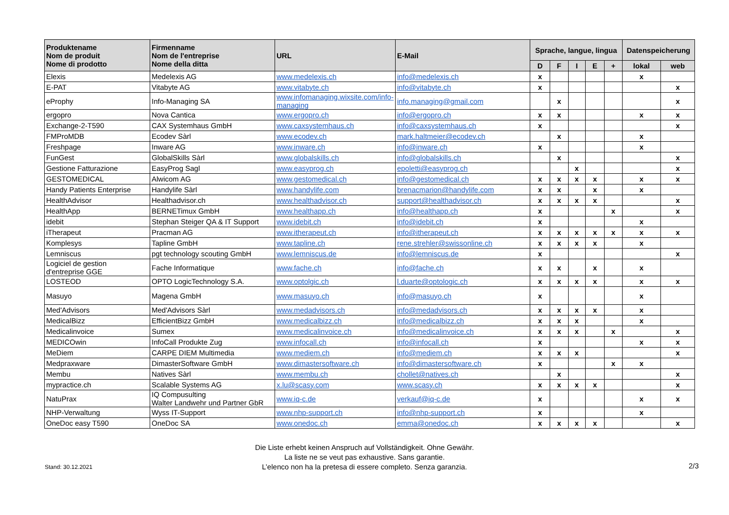| Produktename Nom de produit Nome di prodotto | Firmenname Nom de l'entreprise Nome della ditta | URL | E-Mail | Sprache, langue, lingua | | | | | Datenspeicherung | |
| --- | --- | --- | --- | --- | --- | --- | --- | --- | --- | --- |
| | | | | D | F | I | E | + | lokal | web |
| Elexis | Medelexis AG | www.medelexis.ch | info@medelexis.ch | x | | | | | x | |
| E-PAT | Vitabyte AG | www.vitabyte.ch | info@vitabyte.ch | x | | | | | | x |
| eProphy | Info-Managing SA | www.infomanaging.wixsite.com/info-managing | info.managing@gmail.com | | x | | | | | x |
| ergopro | Nova Cantica | www.ergopro.ch | info@ergopro.ch | x | x | | | | x | x |
| Exchange-2-T590 | CAX Systemhaus GmbH | www.caxsystemhaus.ch | info@caxsystemhaus.ch | x | | | | | | x |
| FMProMDB | Ecodev Sàrl | www.ecodev.ch | mark.haltmeier@ecodev.ch | | x | | | | x | |
| Freshpage | Inware AG | www.inware.ch | info@inware.ch | x | | | | | x | |
| FunGest | GlobalSkills Sàrl | www.globalskills.ch | info@globalskills.ch | | x | | | | | x |
| Gestione Fatturazione | EasyProg Sagl | www.easyprog.ch | epoletti@easyprog.ch | | | x | | | | x |
| GESTOMEDICAL | Alwicom AG | www.gestomedical.ch | info@gestomedical.ch | x | x | x | x | | x | x |
| Handy Patients Enterprise | Handylife Sàrl | www.handylife.com | brenacmarion@handylife.com | x | x | | x | | x | |
| HealthAdvisor | Healthadvisor.ch | www.healthadvisor.ch | support@healthadvisor.ch | x | x | x | x | | | x |
| HealthApp | BERNETimux GmbH | www.healthapp.ch | info@healthapp.ch | x | | | | x | | x |
| idebit | Stephan Steiger QA & IT Support | www.idebit.ch | info@idebit.ch | x | | | | | x | |
| iTherapeut | Pracman AG | www.itherapeut.ch | info@itherapeut.ch | x | x | x | x | x | x | x |
| Komplesys | Tapline GmbH | www.tapline.ch | rene.strehler@swissonline.ch | x | x | x | x | | x | |
| Lemniscus | pgt technology scouting GmbH | www.lemniscus.de | info@lemniscus.de | x | | | | | | x |
| Logiciel de gestion d'entreprise GGE | Fache Informatique | www.fache.ch | info@fache.ch | x | x | | x | | x | |
| LOSTEOD | OPTO LogicTechnology S.A. | www.optolgic.ch | l.duarte@optologic.ch | x | x | x | x | | x | x |
| Masuyo | Magena GmbH | www.masuyo.ch | info@masuyo.ch | x | | | | | x | |
| Med'Advisors | Med'Advisors Sàrl | www.medadvisors.ch | info@medadvisors.ch | x | x | x | x | | x | |
| MedicalBizz | EfficientBizz GmbH | www.medicalbizz.ch | info@medicalbizz.ch | x | x | x | | | x | |
| Medicalinvoice | Sumex | www.medicalinvoice.ch | info@medicalinvoice.ch | x | x | x | | x | | x |
| MEDICOwin | InfoCall Produkte Zug | www.infocall.ch | info@infocall.ch | x | | | | | x | x |
| MeDiem | CARPE DIEM Multimedia | www.mediem.ch | info@mediem.ch | x | x | x | | | | x |
| Medpraxware | DimasterSoftware GmbH | www.dimastersoftware.ch | info@dimastersoftware.ch | x | | | | x | x | |
| Membu | Natives Sàrl | www.membu.ch | chollet@natives.ch | | x | | | | | x |
| mypractice.ch | Scalable Systems AG | x.lu@scasy.com | www.scasy.ch | x | x | x | x | | | x |
| NatuPrax | IQ Compusulting Walter Landwehr und Partner GbR | www.iq-c.de | verkauf@iq-c.de | x | | | | | x | x |
| NHP-Verwaltung | Wyss IT-Support | www.nhp-support.ch | info@nhp-support.ch | x | | | | | x | |
| OneDoc easy T590 | OneDoc SA | www.onedoc.ch | emma@onedoc.ch | x | x | x | x | | | x |
Stand: 30.12.2021
Die Liste erhebt keinen Anspruch auf Vollständigkeit. Ohne Gewähr.
La liste ne se veut pas exhaustive. Sans garantie.
L’elenco non ha la pretesa di essere completo. Senza garanzia.
2/3